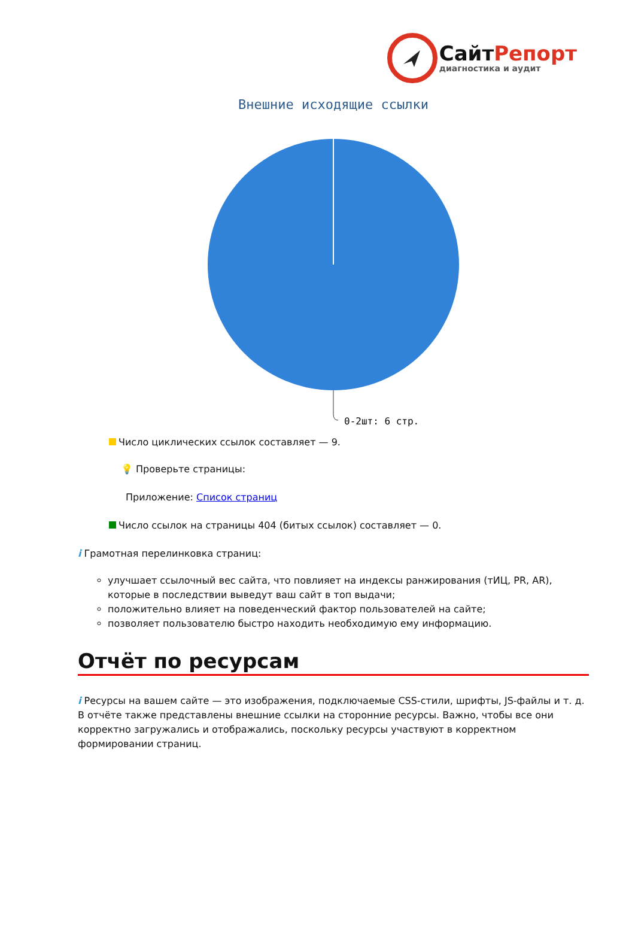СайтРепорт
диагностика и аудит
Внешние исходящие ссылки
0-2шт: 6 стр.
Число циклических ссылок составляет — 9.
💡 Проверьте страницы:
Приложение: Список страниц
Число ссылок на страницы 404 (битых ссылок) составляет — 0.
i Грамотная перелинковка страниц:
улучшает ссылочный вес сайта, что повлияет на индексы ранжирования (тИЦ, PR, AR), которые в последствии выведут ваш сайт в топ выдачи;
положительно влияет на поведенческий фактор пользователей на сайте;
позволяет пользователю быстро находить необходимую ему информацию.
Отчёт по ресурсам
i Ресурсы на вашем сайте — это изображения, подключаемые CSS-стили, шрифты, JS-файлы и т. д. В отчёте также представлены внешние ссылки на сторонние ресурсы. Важно, чтобы все они корректно загружались и отображались, поскольку ресурсы участвуют в корректном формировании страниц.